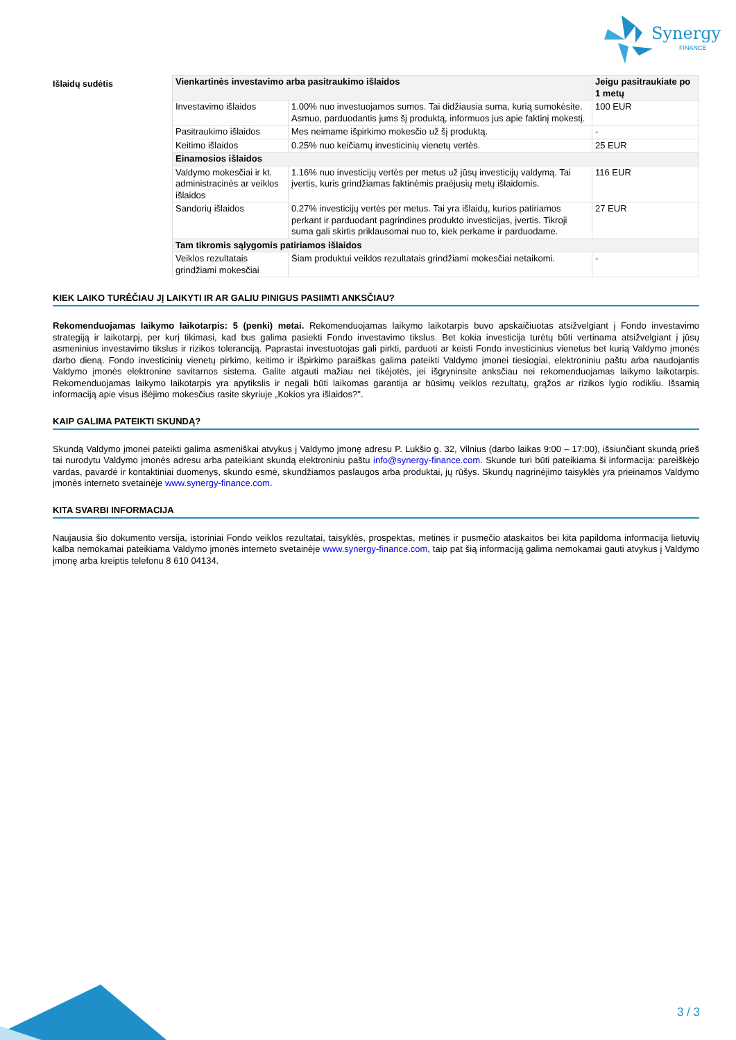Synergy
FINANCE
Išlaidų sudėtis
| Vienkartinės investavimo arba pasitraukimo išlaidos | | Jeigu pasitraukiate po 1 metų |
| --- | --- | --- |
| Investavimo išlaidos | 1.00% nuo investuojamos sumos. Tai didžiausia suma, kurią sumokėsite. Asmuo, parduodantis jums šį produktą, informuos jus apie faktinį mokestį. | 100 EUR |
| Pasitraukimo išlaidos | Mes neimame išpirkimo mokesčio už šį produktą. | - |
| Keitimo išlaidos | 0.25% nuo keičiamų investicinių vienetų vertės. | 25 EUR |
| Einamosios išlaidos | | |
| Valdymo mokesčiai ir kt. administracinės ar veiklos išlaidos | 1.16% nuo investicijų vertės per metus už jūsų investicijų valdymą. Tai įvertis, kuris grindžiamas faktinėmis praėjusių metų išlaidomis. | 116 EUR |
| Sandorių išlaidos | 0.27% investicijų vertės per metus. Tai yra išlaidų, kurios patiriamos perkant ir parduodant pagrindines produkto investicijas, įvertis. Tikroji suma gali skirtis priklausomai nuo to, kiek perkame ir parduodame. | 27 EUR |
| Tam tikromis sąlygomis patiriamos išlaidos | | |
| Veiklos rezultatais grindžiami mokesčiai | Šiam produktui veiklos rezultatais grindžiami mokesčiai netaikomi. | - |
KIEK LAIKO TURĖČIAU JĮ LAIKYTI IR AR GALIU PINIGUS PASIIMTI ANKSČIAU?
Rekomenduojamas laikymo laikotarpis: 5 (penki) metai. Rekomenduojamas laikymo laikotarpis buvo apskaičiuotas atsižvelgiant į Fondo investavimo strategiją ir laikotarpį, per kurį tikimasi, kad bus galima pasiekti Fondo investavimo tikslus. Bet kokia investicija turėtų būti vertinama atsižvelgiant į jūsų asmeninius investavimo tikslus ir rizikos toleranciją. Paprastai investuotojas gali pirkti, parduoti ar keisti Fondo investicinius vienetus bet kurią Valdymo įmonės darbo dieną. Fondo investicinių vienetų pirkimo, keitimo ir išpirkimo paraiškas galima pateikti Valdymo įmonei tiesiogiai, elektroniniu paštu arba naudojantis Valdymo įmonės elektronine savitarnos sistema. Galite atgauti mažiau nei tikėjotės, jei išgryninsite anksčiau nei rekomenduojamas laikymo laikotarpis. Rekomenduojamas laikymo laikotarpis yra apytikslis ir negali būti laikomas garantija ar būsimų veiklos rezultatų, grąžos ar rizikos lygio rodikliu. Išsamią informaciją apie visus išėjimo mokesčius rasite skyriuje „Kokios yra išlaidos?".
KAIP GALIMA PATEIKTI SKUNDĄ?
Skundą Valdymo įmonei pateikti galima asmeniškai atvykus į Valdymo įmonę adresu P. Lukšio g. 32, Vilnius (darbo laikas 9:00 – 17:00), išsiunčiant skundą prieš tai nurodytu Valdymo įmonės adresu arba pateikiant skundą elektroniniu paštu info@synergy-finance.com. Skunde turi būti pateikiama ši informacija: pareiškėjo vardas, pavardė ir kontaktiniai duomenys, skundo esmė, skundžiamos paslaugos arba produktai, jų rūšys. Skundų nagrinėjimo taisyklės yra prieinamos Valdymo įmonės interneto svetainėje www.synergy-finance.com.
KITA SVARBI INFORMACIJA
Naujausia šio dokumento versija, istoriniai Fondo veiklos rezultatai, taisyklės, prospektas, metinės ir pusmečio ataskaitos bei kita papildoma informacija lietuvių kalba nemokamai pateikiama Valdymo įmonės interneto svetainėje www.synergy-finance.com, taip pat šią informaciją galima nemokamai gauti atvykus į Valdymo įmonę arba kreiptis telefonu 8 610 04134.
3 / 3